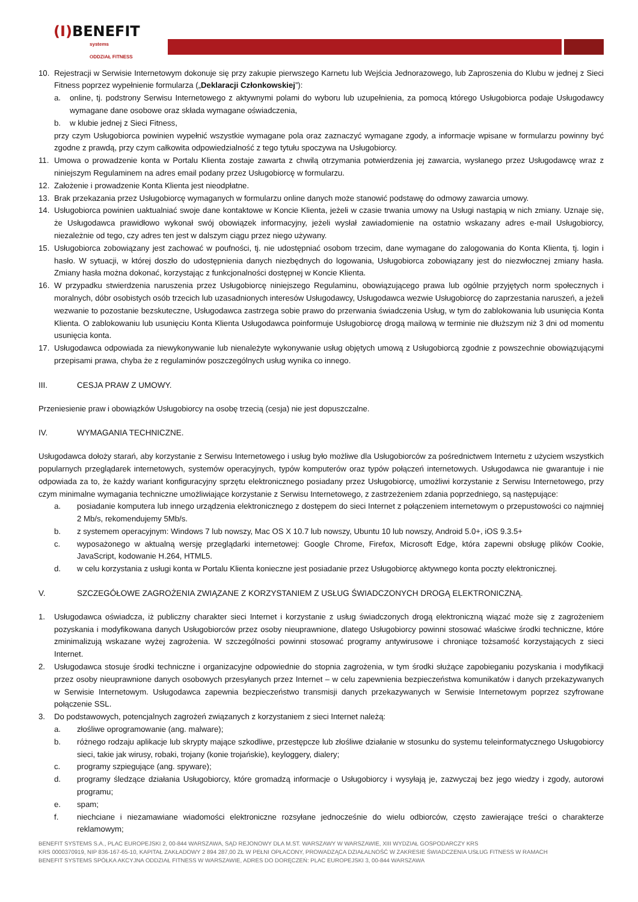(I) BENEFIT
systems
ODDZIAŁ FITNESS
10. Rejestracji w Serwisie Internetowym dokonuje się przy zakupie pierwszego Karnetu lub Wejścia Jednorazowego, lub Zaproszenia do Klubu w jednej z Sieci Fitness poprzez wypełnienie formularza („Deklaracji Członkowskiej”):
a. online, tj. podstrony Serwisu Internetowego z aktywnymi polami do wyboru lub uzupełnienia, za pomocą którego Usługobiorca podaje Usługodawcy wymagane dane osobowe oraz składa wymagane oświadczenia,
b. w klubie jednej z Sieci Fitness,
przy czym Usługobiorca powinien wypełnić wszystkie wymagane pola oraz zaznaczyć wymagane zgody, a informacje wpisane w formularzu powinny być zgodne z prawdą, przy czym całkowita odpowiedzialność z tego tytułu spoczywa na Usługobiorcy.
11. Umowa o prowadzenie konta w Portalu Klienta zostaje zawarta z chwilą otrzymania potwierdzenia jej zawarcia, wysłanego przez Usługodawcę wraz z niniejszym Regulaminem na adres email podany przez Usługobiorcę w formularzu.
12. Założenie i prowadzenie Konta Klienta jest nieodpłatne.
13. Brak przekazania przez Usługobiorcę wymaganych w formularzu online danych może stanowić podstawę do odmowy zawarcia umowy.
14. Usługobiorca powinien uaktualniać swoje dane kontaktowe w Koncie Klienta, jeżeli w czasie trwania umowy na Usługi nastąpią w nich zmiany. Uznaje się, że Usługodawca prawidłowo wykonał swój obowiązek informacyjny, jeżeli wysłał zawiadomienie na ostatnio wskazany adres e-mail Usługobiorcy, niezależnie od tego, czy adres ten jest w dalszym ciągu przez niego używany.
15. Usługobiorca zobowiązany jest zachować w poufności, tj. nie udostępniać osobom trzecim, dane wymagane do zalogowania do Konta Klienta, tj. login i hasło. W sytuacji, w której doszło do udostępnienia danych niezbędnych do logowania, Usługobiorca zobowiązany jest do niezwłocznej zmiany hasła. Zmiany hasła można dokonać, korzystając z funkcjonalności dostępnej w Koncie Klienta.
16. W przypadku stwierdzenia naruszenia przez Usługobiorcę niniejszego Regulaminu, obowiązującego prawa lub ogólnie przyjętych norm społecznych i moralnych, dóbr osobistych osób trzecich lub uzasadnionych interesów Usługodawcy, Usługodawca wezwie Usługobiorcę do zaprzestania naruszeń, a jeżeli wezwanie to pozostanie bezskuteczne, Usługodawca zastrzega sobie prawo do przerwania świadczenia Usług, w tym do zablokowania lub usunięcia Konta Klienta. O zablokowaniu lub usunięciu Konta Klienta Usługodawca poinformuje Usługobiorcę drogą mailową w terminie nie dłuższym niż 3 dni od momentu usunięcia konta.
17. Usługodawca odpowiada za niewykonywanie lub nienależyte wykonywanie usług objętych umową z Usługobiorcą zgodnie z powszechnie obowiązującymi przepisami prawa, chyba że z regulaminów poszczególnych usług wynika co innego.
III. CESJA PRAW Z UMOWY.
Przeniesienie praw i obowiązków Usługobiorcy na osobę trzecią (cesja) nie jest dopuszczalne.
IV. WYMAGANIA TECHNICZNE.
Usługodawca dołoży starań, aby korzystanie z Serwisu Internetowego i usług było możliwe dla Usługobiorców za pośrednictwem Internetu z użyciem wszystkich popularnych przeglądarek internetowych, systemów operacyjnych, typów komputerów oraz typów połączeń internetowych. Usługodawca nie gwarantuje i nie odpowiada za to, że każdy wariant konfiguracyjny sprzętu elektronicznego posiadany przez Usługobiorcę, umożliwi korzystanie z Serwisu Internetowego, przy czym minimalne wymagania techniczne umożliwiające korzystanie z Serwisu Internetowego, z zastrzeżeniem zdania poprzedniego, są następujące:
a. posiadanie komputera lub innego urządzenia elektronicznego z dostępem do sieci Internet z połączeniem internetowym o przepustowości co najmniej 2 Mb/s, rekomendujemy 5Mb/s.
b. z systemem operacyjnym: Windows 7 lub nowszy, Mac OS X 10.7 lub nowszy, Ubuntu 10 lub nowszy, Android 5.0+, iOS 9.3.5+
c. wyposażonego w aktualną wersję przeglądarki internetowej: Google Chrome, Firefox, Microsoft Edge, która zapewni obsługę plików Cookie, JavaScript, kodowanie H.264, HTML5.
d. w celu korzystania z usługi konta w Portalu Klienta konieczne jest posiadanie przez Usługobiorcę aktywnego konta poczty elektronicznej.
V. SZCZEGÓŁOWE ZAGROŻENIA ZWIĄZANE Z KORZYSTANIEM Z USŁUG ŚWIADCZONYCH DROGĄ ELEKTRONICZNĄ.
1. Usługodawca oświadcza, iż publiczny charakter sieci Internet i korzystanie z usług świadczonych drogą elektroniczną wiązać może się z zagrożeniem pozyskania i modyfikowana danych Usługobiorców przez osoby nieuprawnione, dlatego Usługobiorcy powinni stosować właściwe środki techniczne, które zminimalizują wskazane wyżej zagrożenia. W szczególności powinni stosować programy antywirusowe i chroniące tożsamość korzystających z sieci Internet.
2. Usługodawca stosuje środki techniczne i organizacyjne odpowiednie do stopnia zagrożenia, w tym środki służące zapobieganiu pozyskania i modyfikacji przez osoby nieuprawnione danych osobowych przesyłanych przez Internet – w celu zapewnienia bezpieczeństwa komunikatów i danych przekazywanych w Serwisie Internetowym. Usługodawca zapewnia bezpieczeństwo transmisji danych przekazywanych w Serwisie Internetowym poprzez szyfrowane połączenie SSL.
3. Do podstawowych, potencjalnych zagrożeń związanych z korzystaniem z sieci Internet należą:
a. złośliwe oprogramowanie (ang. malware);
b. różnego rodzaju aplikacje lub skrypty mające szkodliwe, przestępcze lub złośliwe działanie w stosunku do systemu teleinformatycznego Usługobiorcy sieci, takie jak wirusy, robaki, trojany (konie trojańskie), keyloggery, dialery;
c. programy szpiegujące (ang. spyware);
d. programy śledzące działania Usługobiorcy, które gromadzą informacje o Usługobiorcy i wysyłają je, zazwyczaj bez jego wiedzy i zgody, autorowi programu;
e. spam;
f. niechciane i niezamawiane wiadomości elektroniczne rozsyłane jednocześnie do wielu odbiorców, często zawierające treści o charakterze reklamowym;
BENEFIT SYSTEMS S.A., PLAC EUROPEJSKI 2, 00-844 WARSZAWA, SĄD REJONOWY DLA M.ST. WARSZAWY W WARSZAWIE, XIII WYDZIAŁ GOSPODARCZY KRS
KRS 0000370919, NIP 836-167-65-10, KAPITAŁ ZAKŁADOWY 2 894 287,00 ZŁ W PEŁNI OPŁACONY, PROWADZĄCA DZIAŁALNOŚĆ W ZAKRESIE ŚWIADCZENIA USŁUG FITNESS W RAMACH
BENEFIT SYSTEMS SPÓŁKA AKCYJNA ODDZIAŁ FITNESS W WARSZAWIE, ADRES DO DORĘCZEŃ: PLAC EUROPEJSKI 3, 00-844 WARSZAWA